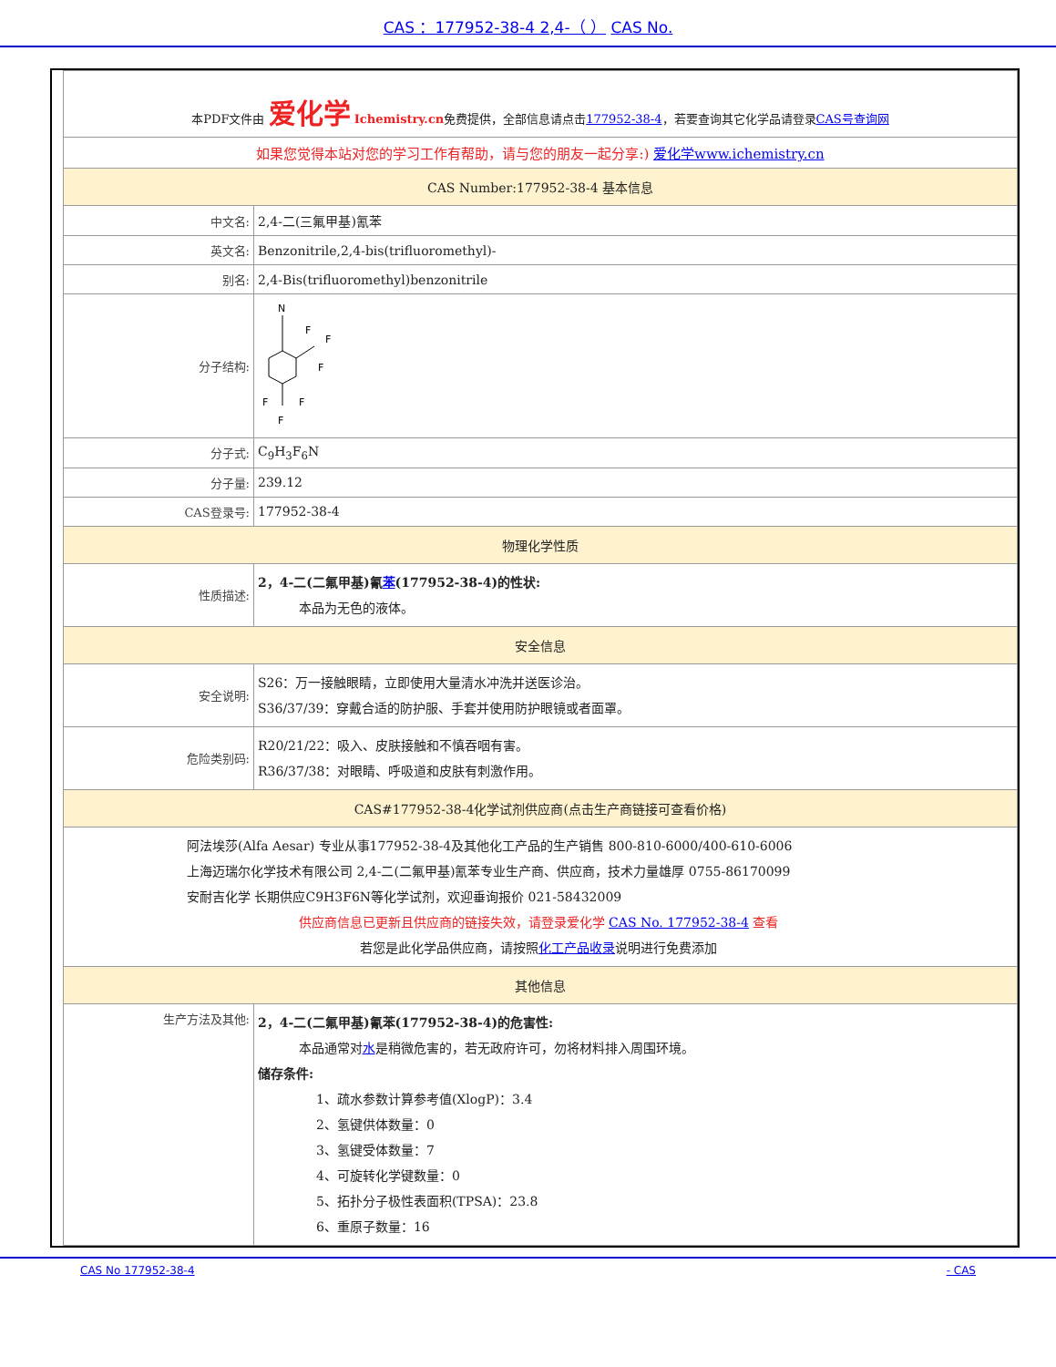CAS ：177952-38-4 2,4-（ ） CAS No.
| 本PDF文件由 爱化学 Ichemistry.cn 免费提供，全部信息请点击 177952-38-4 ，若要查询其它化学品请登录 CAS号查询网 | |
| 如果您觉得本站对您的学习工作有帮助，请与您的朋友一起分享:) 爱化学www.ichemistry.cn | |
| CAS Number:177952-38-4 基本信息 | |
| 中文名: | 2,4-二(三氟甲基)氰苯 |
| 英文名: | Benzonitrile,2,4-bis(trifluoromethyl)- |
| 别名: | 2,4-Bis(trifluoromethyl)benzonitrile |
| 分子结构: | N F F F F F F |
| 分子式: | C<sub>9</sub>H<sub>3</sub>F<sub>6</sub>N |
| 分子量: | 239.12 |
| CAS登录号: | 177952-38-4 |
| 物理化学性质 | |
| 性质描述: | 2，4-二(二氟甲基)氰 苯 (177952-38-4)的性状: 本品为无色的液体。 |
| 安全信息 | |
| 安全说明: | S26：万一接触眼睛，立即使用大量清水冲洗并送医诊治。 S36/37/39：穿戴合适的防护服、手套并使用防护眼镜或者面罩。 |
| 危险类别码: | R20/21/22：吸入、皮肤接触和不慎吞咽有害。 R36/37/38：对眼睛、呼吸道和皮肤有刺激作用。 |
| CAS#177952-38-4化学试剂供应商(点击生产商链接可查看价格) | |
| 阿法埃莎(Alfa Aesar) 专业从事177952-38-4及其他化工产品的生产销售 800-810-6000/400-610-6006 上海迈瑞尔化学技术有限公司 2,4-二(二氟甲基)氰苯专业生产商、供应商，技术力量雄厚 0755-86170099 安耐吉化学 长期供应C9H3F6N等化学试剂，欢迎垂询报价 021-58432009 供应商信息已更新且供应商的链接失效，请登录爱化学 CAS No. 177952-38-4 查看 若您是此化学品供应商，请按照 化工产品收录 说明进行免费添加 | |
| 其他信息 | |
| 生产方法及其他: | 2，4-二(二氟甲基)氰苯(177952-38-4)的危害性: 本品通常对 水 是稍微危害的，若无政府许可，勿将材料排入周围环境。 储存条件: 1、疏水参数计算参考值(XlogP)：3.4 2、氢键供体数量：0 3、氢键受体数量：7 4、可旋转化学键数量：0 5、拓扑分子极性表面积(TPSA)：23.8 6、重原子数量：16 |
CAS No 177952-38-4 - CAS